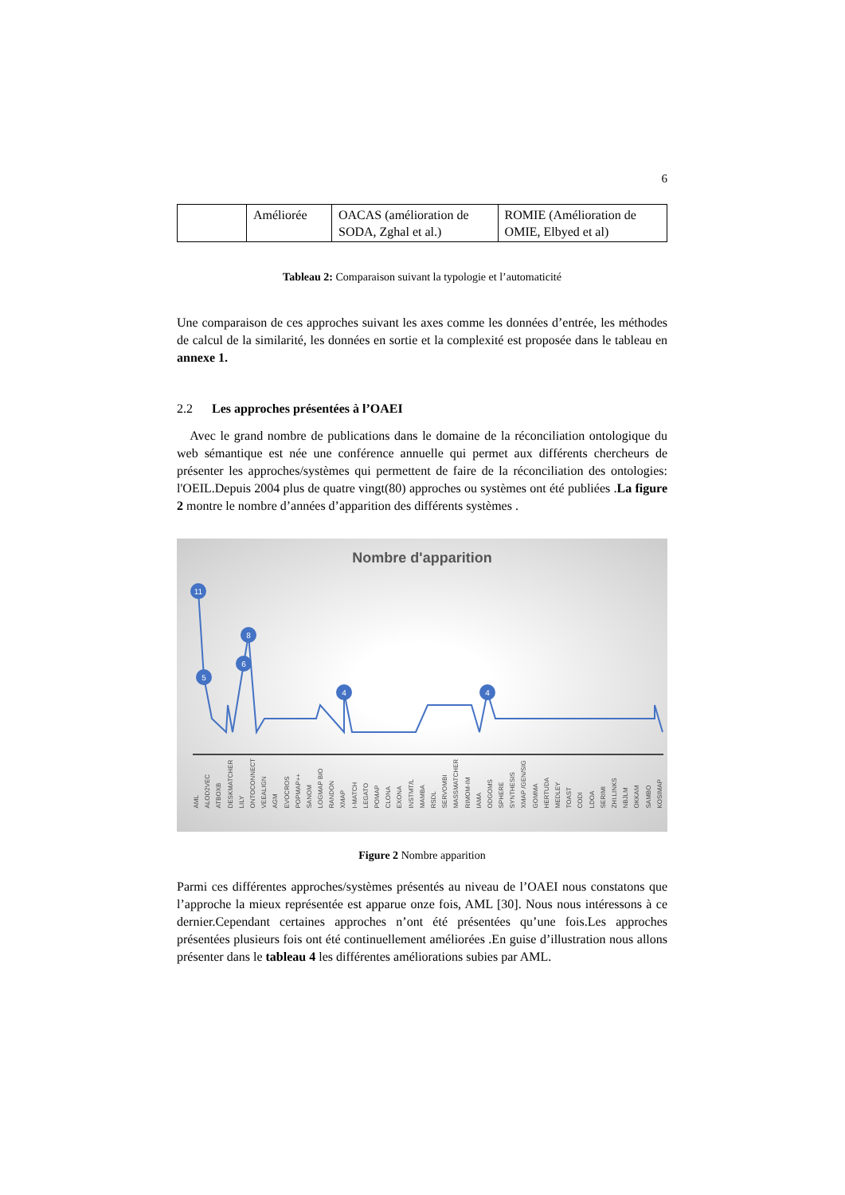6
| | Améliorée | OACAS (amélioration de SODA, Zghal et al.) | ROMIE (Amélioration de OMIE, Elbyed et al) |
Tableau 2: Comparaison suivant la typologie et l’automaticité
Une comparaison de ces approches suivant les axes comme les données d’entrée, les méthodes de calcul de la similarité, les données en sortie et la complexité est proposée dans le tableau en annexe 1.
2.2 Les approches présentées à l’OAEI
Avec le grand nombre de publications dans le domaine de la réconciliation ontologique du web sémantique est née une conférence annuelle qui permet aux différents chercheurs de présenter les approches/systèmes qui permettent de faire de la réconciliation des ontologies: l'OEIL.Depuis 2004 plus de quatre vingt(80) approches ou systèmes ont été publiées .La figure 2 montre le nombre d’années d’apparition des différents systèmes .
Nombre d'apparition
11
5
8
6
4
4
AML ALOD2VEC ATBOXB DESKMATCHER LILY ONTOCONNECT VEEALIGN AGM EVOCROS POPMAP++ SANOM LOGMAP BIO RANDON XMAP I-MATCH LEGATO POMAP CLONA EXONA INSTMT/L MAMBA RSDL SERVOMBI MASSMATCHER RIMOM-IM IAMA ODGOMS SPHERE SYNTHESIS XMAP /GEN/SIG GOMMA HERTUDA MEDLEY TOAST CODI LDOA SERIMI ZHI.LINKS NBJLM OKKAM SAMBO KOSIMAP
Figure 2 Nombre apparition
Parmi ces différentes approches/systèmes présentés au niveau de l’OAEI nous constatons que l’approche la mieux représentée est apparue onze fois, AML [30]. Nous nous intéressons à ce dernier.Cependant certaines approches n’ont été présentées qu’une fois.Les approches présentées plusieurs fois ont été continuellement améliorées .En guise d’illustration nous allons présenter dans le tableau 4 les différentes améliorations subies par AML.